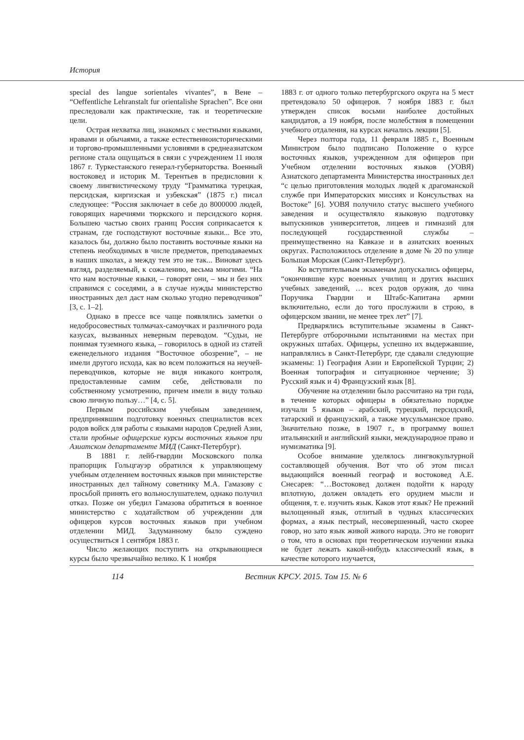История
special des langue sorientales vivantes”, в Вене – “Oeffentliche Lehranstalt fur orientalishe Sprachen”. Все они преследовали как практические, так и теоретические цели.
Острая нехватка лиц, знакомых с местными языками, нравами и обычаями, а также естественноисторическими и торгово-промышленными условиями в среднеазиатском регионе стала ощущаться в связи с учреждением 11 июля 1867 г. Туркестанского генерал-губернаторства. Военный востоковед и историк М. Терентьев в предисловии к своему лингвистическому труду “Грамматика турецкая, персидская, киргизская и узбекская” (1875 г.) писал следующее: “Россия заключает в себе до 8000000 людей, говорящих наречиями тюркского и персидского корня. Большею частью своих границ Россия соприкасается к странам, где господствуют восточные языки... Все это, казалось бы, должно было поставить восточные языки на степень необходимых в числе предметов, преподаваемых в наших школах, а между тем это не так... Виноват здесь взгляд, разделяемый, к сожалению, весьма многими. “На что нам восточные языки, – говорят они, – мы и без них справимся с соседями, а в случае нужды министерство иностранных дел даст нам сколько угодно переводчиков” [3, с. 1–2].
Однако в прессе все чаще появлялись заметки о недобросовестных толмачах-самоучках и различного рода казусах, вызванных неверным переводом. “Судьи, не понимая туземного языка, – говорилось в одной из статей еженедельного издания “Восточное обозрение”, – не имели другого исхода, как во всем положиться на неучей-переводчиков, которые не видя никакого контроля, предоставленные самим себе, действовали по собственному усмотрению, причем имели в виду только свою личную пользу…” [4, с. 5].
Первым российским учебным заведением, предпринявшим подготовку военных специалистов всех родов войск для работы с языками народов Средней Азии, стали пробные офицерские курсы восточных языков при Азиатском департаменте МИД (Санкт-Петербург).
В 1881 г. лейб-гвардии Московского полка прапорщик Гольцгауэр обратился к управляющему учебным отделением восточных языков при министерстве иностранных дел тайному советнику М.А. Гамазову с просьбой принять его вольнослушателем, однако получил отказ. Позже он убедил Гамазова обратиться в военное министерство с ходатайством об учреждении для офицеров курсов восточных языков при учебном отделении МИД. Задуманному было суждено осуществиться 1 сентября 1883 г.
Число желающих поступить на открывающиеся курсы было чрезвычайно велико. К 1 ноября
1883 г. от одного только петербургского округа на 5 мест претендовало 50 офицеров. 7 ноября 1883 г. был утвержден список восьми наиболее достойных кандидатов, а 19 ноября, после молебствия в помещении учебного отдаления, на курсах начались лекции [5].
Через полтора года, 11 февраля 1885 г., Военным Министром было подписано Положение о курсе восточных языков, учрежденном для офицеров при Учебном отделении восточных языков (УОВЯ) Азиатского департамента Министерства иностранных дел “с целью приготовления молодых людей к драгоманской службе при Императорских миссиях и Консульствах на Востоке” [6]. УОВЯ получило статус высшего учебного заведения и осуществляло языковую подготовку выпускников университетов, лицеев и гимназий для последующей государственной службы – преимущественно на Кавказе и в азиатских военных округах. Расположилось отделение в доме № 20 по улице Большая Морская (Санкт-Петербург).
Ко вступительным экзаменам допускались офицеры, “окончившие курс военных училищ и других высших учебных заведений, … всех родов оружия, до чина Поручика Гвардии и Штабс-Капитана армии включительно, если до того прослужили в строю, в офицерском звании, не менее трех лет” [7].
Предварялись вступительные экзамены в Санкт-Петербурге отборочными испытаниями на местах при окружных штабах. Офицеры, успешно их выдержавшие, направлялись в Санкт-Петербург, где сдавали следующие экзамены: 1) География Азии и Европейской Турции; 2) Военная топография и ситуационное черчение; 3) Русский язык и 4) Французский язык [8].
Обучение на отделении было рассчитано на три года, в течение которых офицеры в обязательно порядке изучали 5 языков – арабский, турецкий, персидский, татарский и французский, а также мусульманское право. Значительно позже, в 1907 г., в программу вошел итальянский и английский языки, международное право и нумизматика [9].
Особое внимание уделялось лингвокультурной составляющей обучения. Вот что об этом писал выдающийся военный географ и востоковед А.Е. Снесарев: “…Востоковед должен подойти к народу вплотную, должен овладеть его орудием мысли и общения, т. е. изучить язык. Каков этот язык? Не прежний вылощенный язык, отлитый в чудных классических формах, а язык пестрый, несовершенный, часто скорее говор, но зато язык живой живого народа. Это не говорит о том, что в основах при теоретическом изучении языка не будет лежать какой-нибудь классический язык, в качестве которого изучается,
114 Вестник КРСУ. 2015. Том 15. № 6